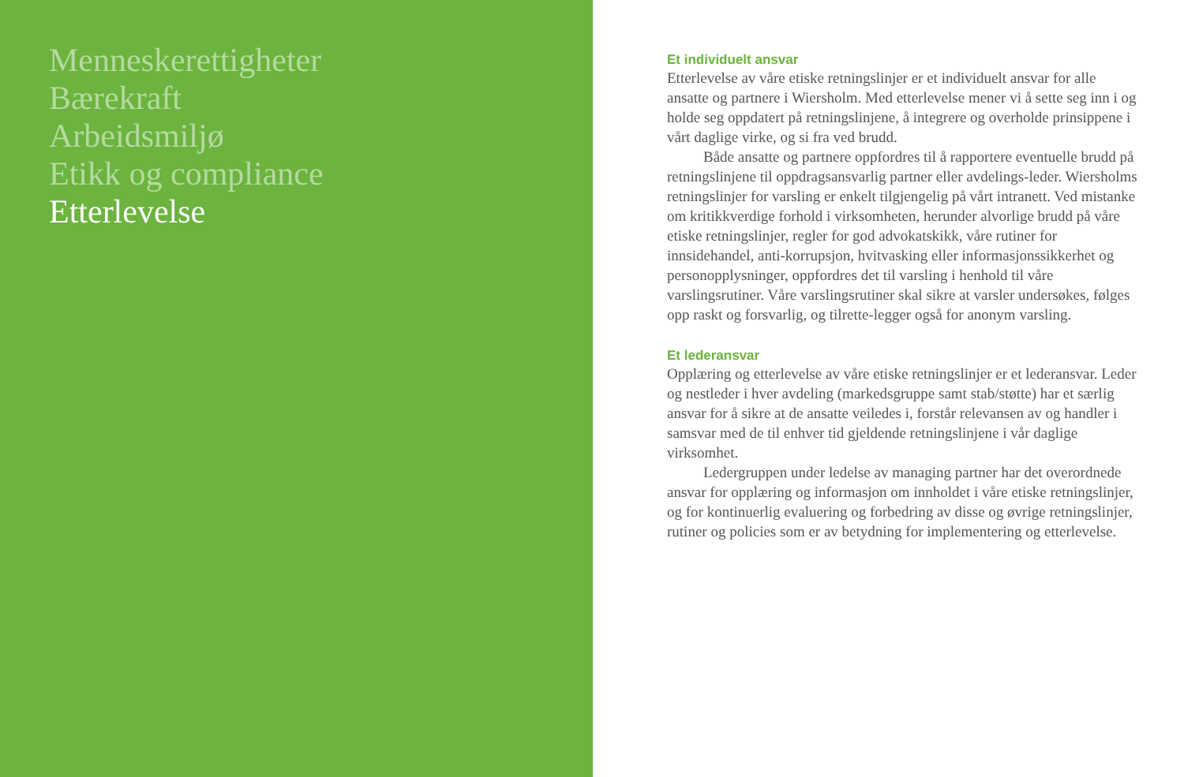Menneskerettigheter
Bærekraft
Arbeidsmiljø
Etikk og compliance
Etterlevelse
Et individuelt ansvar
Etterlevelse av våre etiske retningslinjer er et individuelt ansvar for alle ansatte og partnere i Wiersholm. Med etterlevelse mener vi å sette seg inn i og holde seg oppdatert på retningslinjene, å integrere og overholde prinsippene i vårt daglige virke, og si fra ved brudd.
Både ansatte og partnere oppfordres til å rapportere eventuelle brudd på retningslinjene til oppdragsansvarlig partner eller avdelings-leder. Wiersholms retningslinjer for varsling er enkelt tilgjengelig på vårt intranett. Ved mistanke om kritikkverdige forhold i virksomheten, herunder alvorlige brudd på våre etiske retningslinjer, regler for god advokatskikk, våre rutiner for innsidehandel, anti-korrupsjon, hvitvasking eller informasjonssikkerhet og personopplysninger, oppfordres det til varsling i henhold til våre varslingsrutiner. Våre varslingsrutiner skal sikre at varsler undersøkes, følges opp raskt og forsvarlig, og tilrette-legger også for anonym varsling.
Et lederansvar
Opplæring og etterlevelse av våre etiske retningslinjer er et lederansvar. Leder og nestleder i hver avdeling (markedsgruppe samt stab/støtte) har et særlig ansvar for å sikre at de ansatte veiledes i, forstår relevansen av og handler i samsvar med de til enhver tid gjeldende retningslinjene i vår daglige virksomhet.
Ledergruppen under ledelse av managing partner har det overordnede ansvar for opplæring og informasjon om innholdet i våre etiske retningslinjer, og for kontinuerlig evaluering og forbedring av disse og øvrige retningslinjer, rutiner og policies som er av betydning for implementering og etterlevelse.